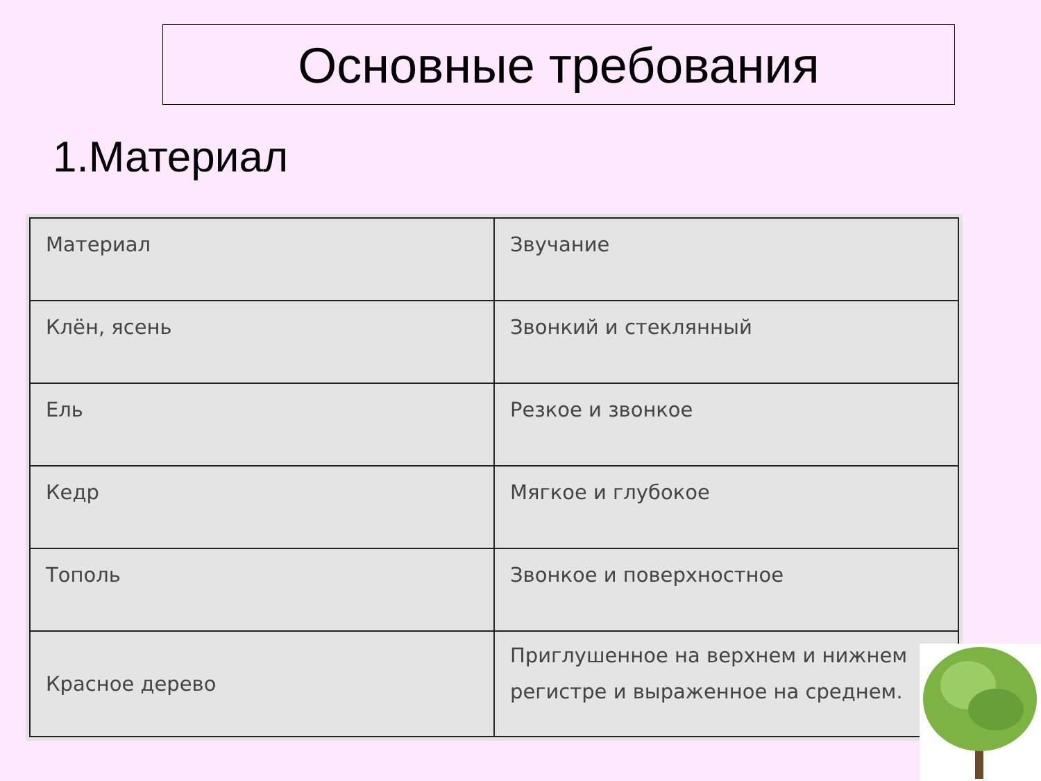Основные требования
1.Материал
| Материал | Звучание |
| Клён, ясень | Звонкий и стеклянный |
| Ель | Резкое и звонкое |
| Кедр | Мягкое и глубокое |
| Тополь | Звонкое и поверхностное |
| Красное дерево | Приглушенное на верхнем и нижнем регистре и выраженное на среднем. |